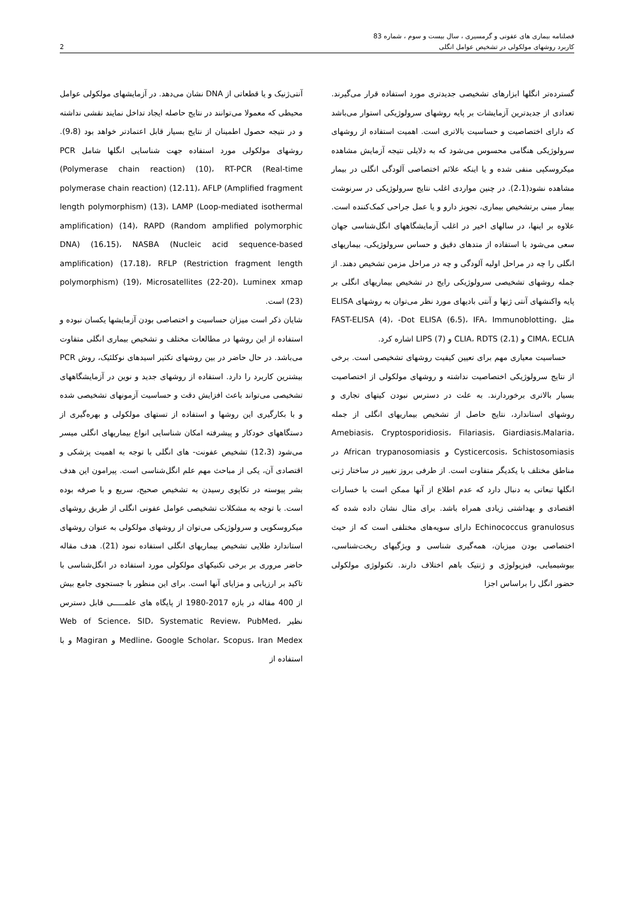فصلنامه بیماری های عفونی و گرمسیری ، سال بیست و سوم ، شماره 83
کاربرد روشهای مولکولی در تشخیص عوامل انگلی 2
گسترده‌تر انگلها ابزارهای تشخیصی جدیدتری مورد استفاده قرار می‌گیرند. تعدادی از جدیدترین آزمایشات بر پایه روشهای سرولوژیکی استوار می‌باشد که دارای اختصاصیت و حساسیت بالاتری است. اهمیت استفاده از روشهای سرولوژیکی هنگامی محسوس می‌شود که به دلایلی نتیجه آزمایش مشاهده میکروسکپی منفی شده و یا اینکه علائم اختصاصی آلودگی انگلی در بیمار مشاهده نشود(2،1). در چنین مواردی اغلب نتایج سرولوژیکی در سرنوشت بیمار مبنی برتشخیص بیماری، تجویز دارو و یا عمل جراحی کمک‌کننده است. علاوه بر اینها، در سالهای اخیر در اغلب آزمایشگاههای انگل‌شناسی جهان سعی می‌شود با استفاده از متدهای دقیق و حساس سرولوژیکی، بیماریهای انگلی را چه در مراحل اولیه آلودگی و چه در مراحل مزمن تشخیص دهند. از جمله روشهای تشخیصی سرولوژیکی رایج در تشخیص بیماریهای انگلی بر پایه واکنشهای آنتی ژنها و آنتی بادیهای مورد نظر می‌توان به روشهای ELISA مثل FAST-ELISA (4)، -Dot ELISA (6،5)، IFA، Immunoblotting، CIMA، ECLIA و CLIA، RDTS (2،1) و LIPS (7) اشاره کرد.
حساسیت معیاری مهم برای تعیین کیفیت روشهای تشخیصی است. برخی از نتایج سرولوژیکی اختصاصیت نداشته و روشهای مولکولی از اختصاصیت بسیار بالاتری برخوردارند. به علت در دسترس نبودن کیتهای تجاری و روشهای استاندارد، نتایج حاصل از تشخیص بیماریهای انگلی از جمله Amebiasis، Cryptosporidiosis، Filariasis، Giardiasis،Malaria، Cysticercosis، Schistosomiasis و African trypanosomiasis در مناطق مختلف با یکدیگر متفاوت است. از طرفی بروز تغییر در ساختار ژنی انگلها تبعاتی به دنبال دارد که عدم اطلاع از آنها ممکن است با خسارات اقتصادی و بهداشتی زیادی همراه باشد. برای مثال نشان داده شده که Echinococcus granulosus دارای سویه‌های مختلفی است که از حیث اختصاصی بودن میزبان، همه‌گیری شناسی و ویژگیهای ریخت‌شناسی، بیوشیمیایی، فیزیولوژی و ژنتیک باهم اختلاف دارند. تکنولوژی مولکولی حضور انگل را براساس اجزا
آنتی‌ژنیک و یا قطعاتی از DNA نشان می‌دهد. در آزمایشهای مولکولی عوامل محیطی که معمولا می‌توانند در نتایج حاصله ایجاد تداخل نمایند نقشی نداشته و در نتیجه حصول اطمینان از نتایج بسیار قابل اعتمادتر خواهد بود (9،8). روشهای مولکولی مورد استفاده جهت شناسایی انگلها شامل PCR (Polymerase chain reaction) (10)، RT-PCR (Real-time polymerase chain reaction) (12،11)، AFLP (Amplified fragment length polymorphism) (13)، LAMP (Loop-mediated isothermal amplification) (14)، RAPD (Random amplified polymorphic DNA) (16،15)، NASBA (Nucleic acid sequence-based amplification) (17،18)، RFLP (Restriction fragment length polymorphism) (19)، Microsatellites (22-20)، Luminex xmap (23) است.
شایان ذکر است میزان حساسیت و اختصاصی بودن آزمایشها یکسان نبوده و استفاده از این روشها در مطالعات مختلف و تشخیص بیماری انگلی متفاوت می‌باشد. در حال حاضر در بین روشهای تکثیر اسیدهای نوکلئیک، روش PCR بیشترین کاربرد را دارد. استفاده از روشهای جدید و نوین در آزمایشگاههای تشخیصی می‌تواند باعث افزایش دقت و حساسیت آزمونهای تشخیصی شده و با بکارگیری این روشها و استفاده از تستهای مولکولی و بهره‌گیری از دستگاههای خودکار و پیشرفته امکان شناسایی انواع بیماریهای انگلی میسر می‌شود (12،3) تشخیص عفونت- های انگلی با توجه به اهمیت پزشکی و اقتصادی آن، یکی از مباحث مهم علم انگل‌شناسی است. پیرامون این هدف بشر پیوسته در تکاپوی رسیدن به تشخیص صحیح، سریع و با صرفه بوده است. با توجه به مشکلات تشخیصی عوامل عفونی انگلی از طریق روشهای میکروسکوپی و سرولوژیکی می‌توان از روشهای مولکولی به عنوان روشهای استاندارد طلایی تشخیص بیماریهای انگلی استفاده نمود (21). هدف مقاله حاضر مروری بر برخی تکنیکهای مولکولی مورد استفاده در انگل‌شناسی با تاکید بر ارزیابی و مزایای آنها است. برای این منظور با جستجوی جامع بیش از 400 مقاله در بازه 2017-1980 از پایگاه های علمـــــی قابل دسترس نظیر Web of Science، SID، Systematic Review، PubMed، Medline، Google Scholar، Scopus، Iran Medex و Magiran و با استفاده از